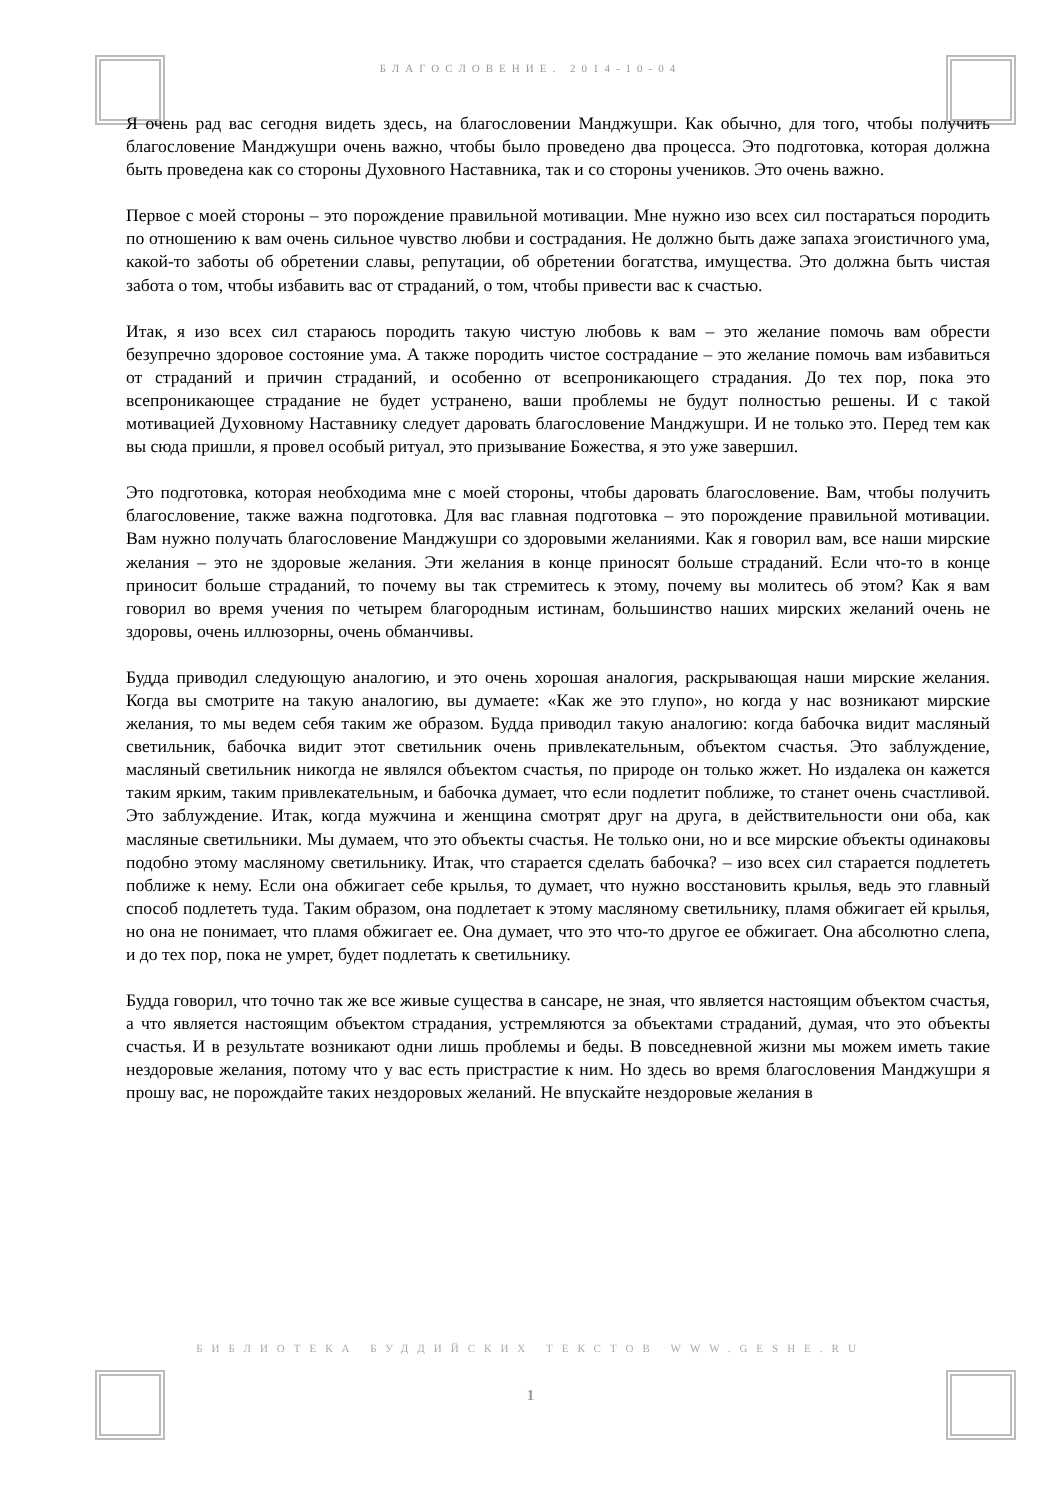БЛАГОСЛОВЕНИЕ. 2014-10-04
Я очень рад вас сегодня видеть здесь, на благословении Манджушри. Как обычно, для того, чтобы получить благословение Манджушри очень важно, чтобы было проведено два процесса. Это подготовка, которая должна быть проведена как со стороны Духовного Наставника, так и со стороны учеников. Это очень важно.
Первое с моей стороны – это порождение правильной мотивации. Мне нужно изо всех сил постараться породить по отношению к вам очень сильное чувство любви и сострадания. Не должно быть даже запаха эгоистичного ума, какой-то заботы об обретении славы, репутации, об обретении богатства, имущества. Это должна быть чистая забота о том, чтобы избавить вас от страданий, о том, чтобы привести вас к счастью.
Итак, я изо всех сил стараюсь породить такую чистую любовь к вам – это желание помочь вам обрести безупречно здоровое состояние ума. А также породить чистое сострадание – это желание помочь вам избавиться от страданий и причин страданий, и особенно от всепроникающего страдания. До тех пор, пока это всепроникающее страдание не будет устранено, ваши проблемы не будут полностью решены. И с такой мотивацией Духовному Наставнику следует даровать благословение Манджушри. И не только это. Перед тем как вы сюда пришли, я провел особый ритуал, это призывание Божества, я это уже завершил.
Это подготовка, которая необходима мне с моей стороны, чтобы даровать благословение. Вам, чтобы получить благословение, также важна подготовка. Для вас главная подготовка – это порождение правильной мотивации. Вам нужно получать благословение Манджушри со здоровыми желаниями. Как я говорил вам, все наши мирские желания – это не здоровые желания. Эти желания в конце приносят больше страданий. Если что-то в конце приносит больше страданий, то почему вы так стремитесь к этому, почему вы молитесь об этом? Как я вам говорил во время учения по четырем благородным истинам, большинство наших мирских желаний очень не здоровы, очень иллюзорны, очень обманчивы.
Будда приводил следующую аналогию, и это очень хорошая аналогия, раскрывающая наши мирские желания. Когда вы смотрите на такую аналогию, вы думаете: «Как же это глупо», но когда у нас возникают мирские желания, то мы ведем себя таким же образом. Будда приводил такую аналогию: когда бабочка видит масляный светильник, бабочка видит этот светильник очень привлекательным, объектом счастья. Это заблуждение, масляный светильник никогда не являлся объектом счастья, по природе он только жжет. Но издалека он кажется таким ярким, таким привлекательным, и бабочка думает, что если подлетит поближе, то станет очень счастливой. Это заблуждение. Итак, когда мужчина и женщина смотрят друг на друга, в действительности они оба, как масляные светильники. Мы думаем, что это объекты счастья. Не только они, но и все мирские объекты одинаковы подобно этому масляному светильнику. Итак, что старается сделать бабочка? – изо всех сил старается подлететь поближе к нему. Если она обжигает себе крылья, то думает, что нужно восстановить крылья, ведь это главный способ подлететь туда. Таким образом, она подлетает к этому масляному светильнику, пламя обжигает ей крылья, но она не понимает, что пламя обжигает ее. Она думает, что это что-то другое ее обжигает. Она абсолютно слепа, и до тех пор, пока не умрет, будет подлетать к светильнику.
Будда говорил, что точно так же все живые существа в сансаре, не зная, что является настоящим объектом счастья, а что является настоящим объектом страдания, устремляются за объектами страданий, думая, что это объекты счастья. И в результате возникают одни лишь проблемы и беды. В повседневной жизни мы можем иметь такие нездоровые желания, потому что у вас есть пристрастие к ним. Но здесь во время благословения Манджушри я прошу вас, не порождайте таких нездоровых желаний. Не впускайте нездоровые желания в
БИБЛИОТЕКА БУДДИЙСКИХ ТЕКСТОВ WWW.GESHE.RU
1